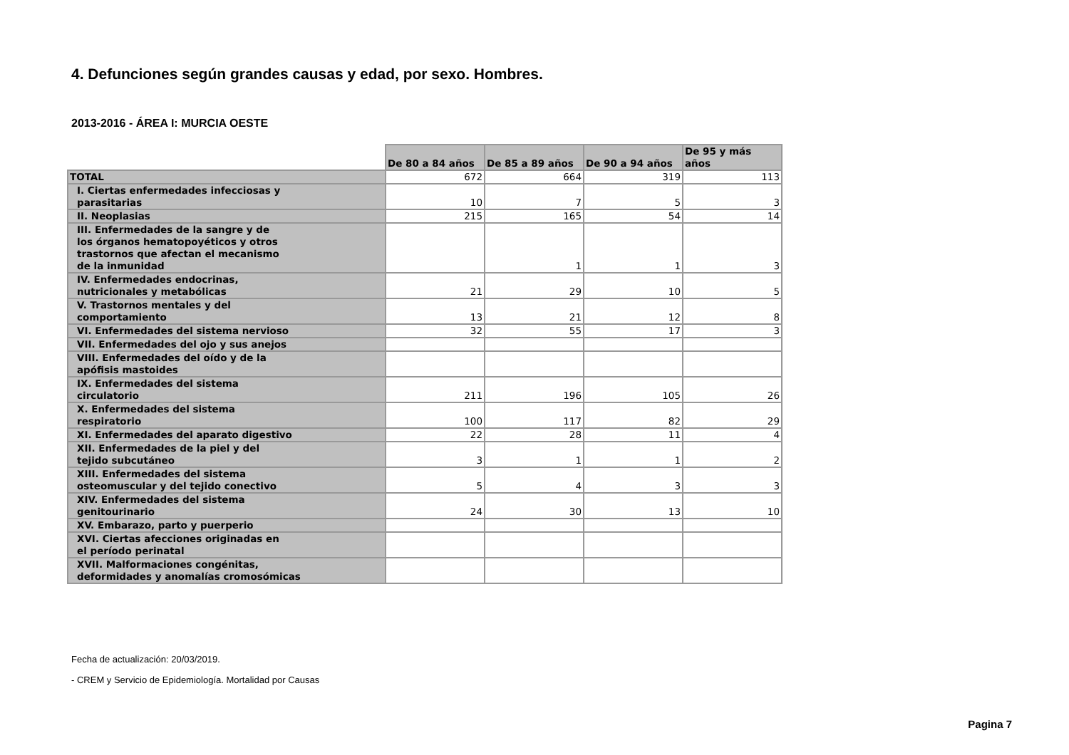4. Defunciones según grandes causas y edad, por sexo. Hombres.
2013-2016 - ÁREA I: MURCIA OESTE
| | De 80 a 84 años | De 85 a 89 años | De 90 a 94 años | De 95 y más años |
| TOTAL | 672 | 664 | 319 | 113 |
| I. Ciertas enfermedades infecciosas y parasitarias | 10 | 7 | 5 | 3 |
| II. Neoplasias | 215 | 165 | 54 | 14 |
| III. Enfermedades de la sangre y de los órganos hematopoyéticos y otros trastornos que afectan el mecanismo de la inmunidad | | 1 | 1 | 3 |
| IV. Enfermedades endocrinas, nutricionales y metabólicas | 21 | 29 | 10 | 5 |
| V. Trastornos mentales y del comportamiento | 13 | 21 | 12 | 8 |
| VI. Enfermedades del sistema nervioso | 32 | 55 | 17 | 3 |
| VII. Enfermedades del ojo y sus anejos | | | | |
| VIII. Enfermedades del oído y de la apófisis mastoides | | | | |
| IX. Enfermedades del sistema circulatorio | 211 | 196 | 105 | 26 |
| X. Enfermedades del sistema respiratorio | 100 | 117 | 82 | 29 |
| XI. Enfermedades del aparato digestivo | 22 | 28 | 11 | 4 |
| XII. Enfermedades de la piel y del tejido subcutáneo | 3 | 1 | 1 | 2 |
| XIII. Enfermedades del sistema osteomuscular y del tejido conectivo | 5 | 4 | 3 | 3 |
| XIV. Enfermedades del sistema genitourinario | 24 | 30 | 13 | 10 |
| XV. Embarazo, parto y puerperio | | | | |
| XVI. Ciertas afecciones originadas en el período perinatal | | | | |
| XVII. Malformaciones congénitas, deformidades y anomalías cromosómicas | | | | |
Fecha de actualización: 20/03/2019.
- CREM y Servicio de Epidemiología. Mortalidad por Causas
Pagina 7